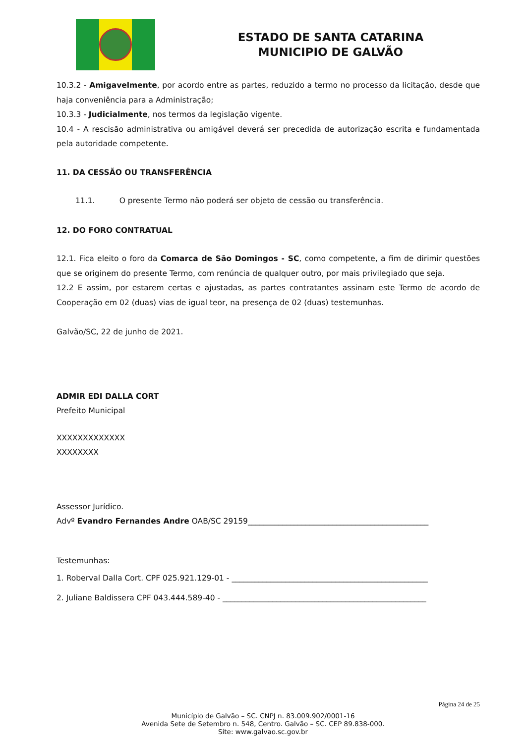ESTADO DE SANTA CATARINA
MUNICIPIO DE GALVÃO
10.3.2 - Amigavelmente, por acordo entre as partes, reduzido a termo no processo da licitação, desde que haja conveniência para a Administração;
10.3.3 - Judicialmente, nos termos da legislação vigente.
10.4 - A rescisão administrativa ou amigável deverá ser precedida de autorização escrita e fundamentada pela autoridade competente.
11. DA CESSÃO OU TRANSFERÊNCIA
11.1. O presente Termo não poderá ser objeto de cessão ou transferência.
12. DO FORO CONTRATUAL
12.1. Fica eleito o foro da Comarca de São Domingos - SC, como competente, a fim de dirimir questões que se originem do presente Termo, com renúncia de qualquer outro, por mais privilegiado que seja.
12.2 E assim, por estarem certas e ajustadas, as partes contratantes assinam este Termo de acordo de Cooperação em 02 (duas) vias de igual teor, na presença de 02 (duas) testemunhas.
Galvão/SC, 22 de junho de 2021.
ADMIR EDI DALLA CORT
Prefeito Municipal
XXXXXXXXXXXXX
XXXXXXXX
Assessor Jurídico.
Advº Evandro Fernandes Andre OAB/SC 29159_______________________________________________
Testemunhas:
1. Roberval Dalla Cort. CPF 025.921.129-01 - ___________________________________________________
2. Juliane Baldissera CPF 043.444.589-40 - _____________________________________________________
Página 24 de 25
Município de Galvão – SC. CNPJ n. 83.009.902/0001-16
Avenida Sete de Setembro n. 548, Centro. Galvão – SC. CEP 89.838-000.
Site: www.galvao.sc.gov.br